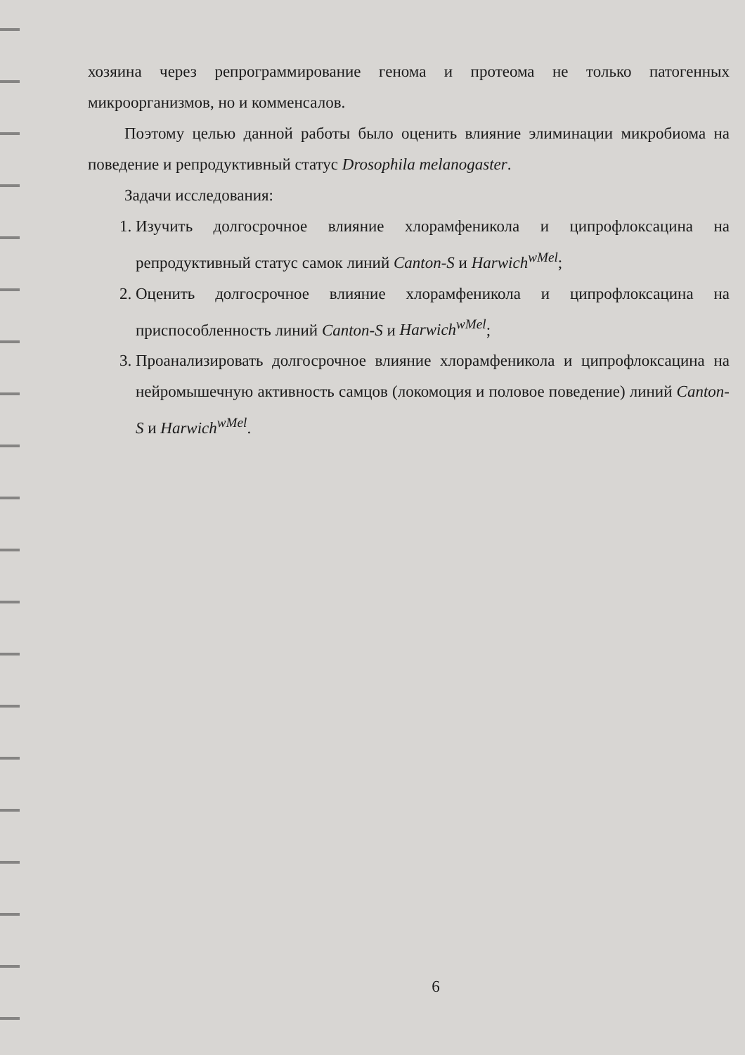хозяина через репрограммирование генома и протеома не только патогенных микроорганизмов, но и комменсалов.
Поэтому целью данной работы было оценить влияние элиминации микробиома на поведение и репродуктивный статус Drosophila melanogaster.
Задачи исследования:
1. Изучить долгосрочное влияние хлорамфеникола и ципрофлоксацина на репродуктивный статус самок линий Canton-S и Harwich<sup>wMel</sup>;
2. Оценить долгосрочное влияние хлорамфеникола и ципрофлоксацина на приспособленность линий Canton-S и Harwich<sup>wMel</sup>;
3. Проанализировать долгосрочное влияние хлорамфеникола и ципрофлоксацина на нейромышечную активность самцов (локомоция и половое поведение) линий Canton-S и Harwich<sup>wMel</sup>.
6